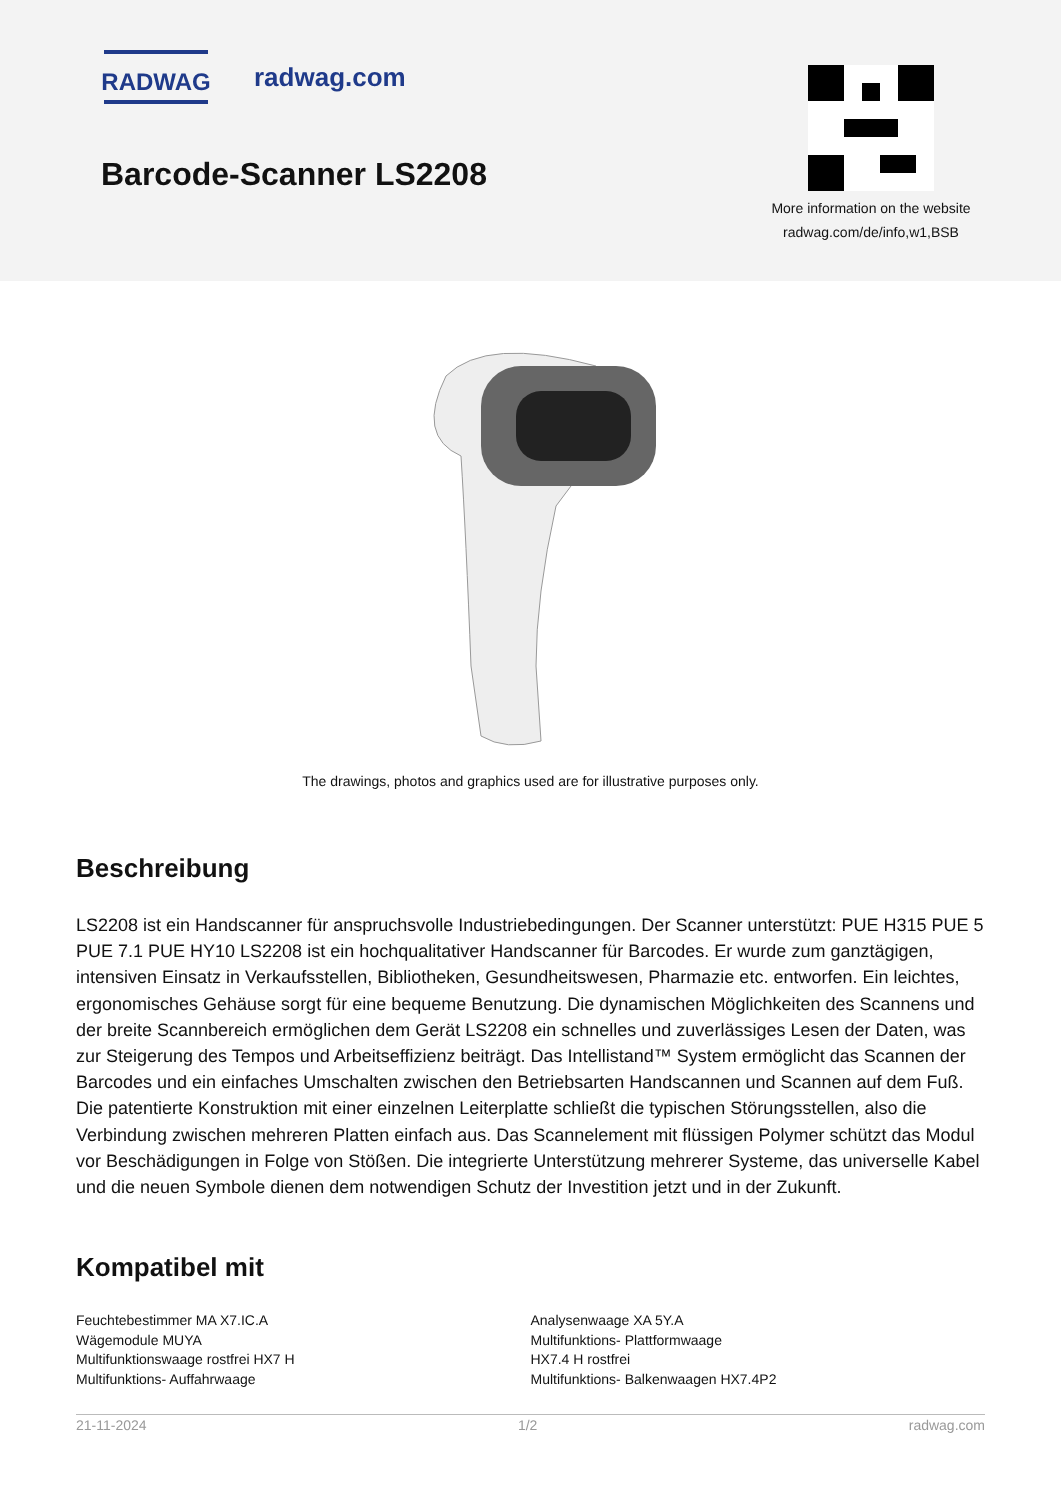RADWAG
radwag.com
Barcode-Scanner LS2208
More information on the website
radwag.com/de/info,w1,BSB
The drawings, photos and graphics used are for illustrative purposes only.
Beschreibung
LS2208 ist ein Handscanner für anspruchsvolle Industriebedingungen. Der Scanner unterstützt: PUE H315 PUE 5 PUE 7.1 PUE HY10 LS2208 ist ein hochqualitativer Handscanner für Barcodes. Er wurde zum ganztägigen, intensiven Einsatz in Verkaufsstellen, Bibliotheken, Gesundheitswesen, Pharmazie etc. entworfen. Ein leichtes, ergonomisches Gehäuse sorgt für eine bequeme Benutzung. Die dynamischen Möglichkeiten des Scannens und der breite Scannbereich ermöglichen dem Gerät LS2208 ein schnelles und zuverlässiges Lesen der Daten, was zur Steigerung des Tempos und Arbeitseffizienz beiträgt. Das Intellistand™ System ermöglicht das Scannen der Barcodes und ein einfaches Umschalten zwischen den Betriebsarten Handscannen und Scannen auf dem Fuß. Die patentierte Konstruktion mit einer einzelnen Leiterplatte schließt die typischen Störungsstellen, also die Verbindung zwischen mehreren Platten einfach aus. Das Scannelement mit flüssigen Polymer schützt das Modul vor Beschädigungen in Folge von Stößen. Die integrierte Unterstützung mehrerer Systeme, das universelle Kabel und die neuen Symbole dienen dem notwendigen Schutz der Investition jetzt und in der Zukunft.
Kompatibel mit
Feuchtebestimmer MA X7.IC.A
Wägemodule MUYA
Multifunktionswaage rostfrei HX7 H
Multifunktions- Auffahrwaage
Analysenwaage XA 5Y.A
Multifunktions- Plattformwaage
HX7.4 H rostfrei
Multifunktions- Balkenwaagen HX7.4P2
21-11-2024 1/2 radwag.com